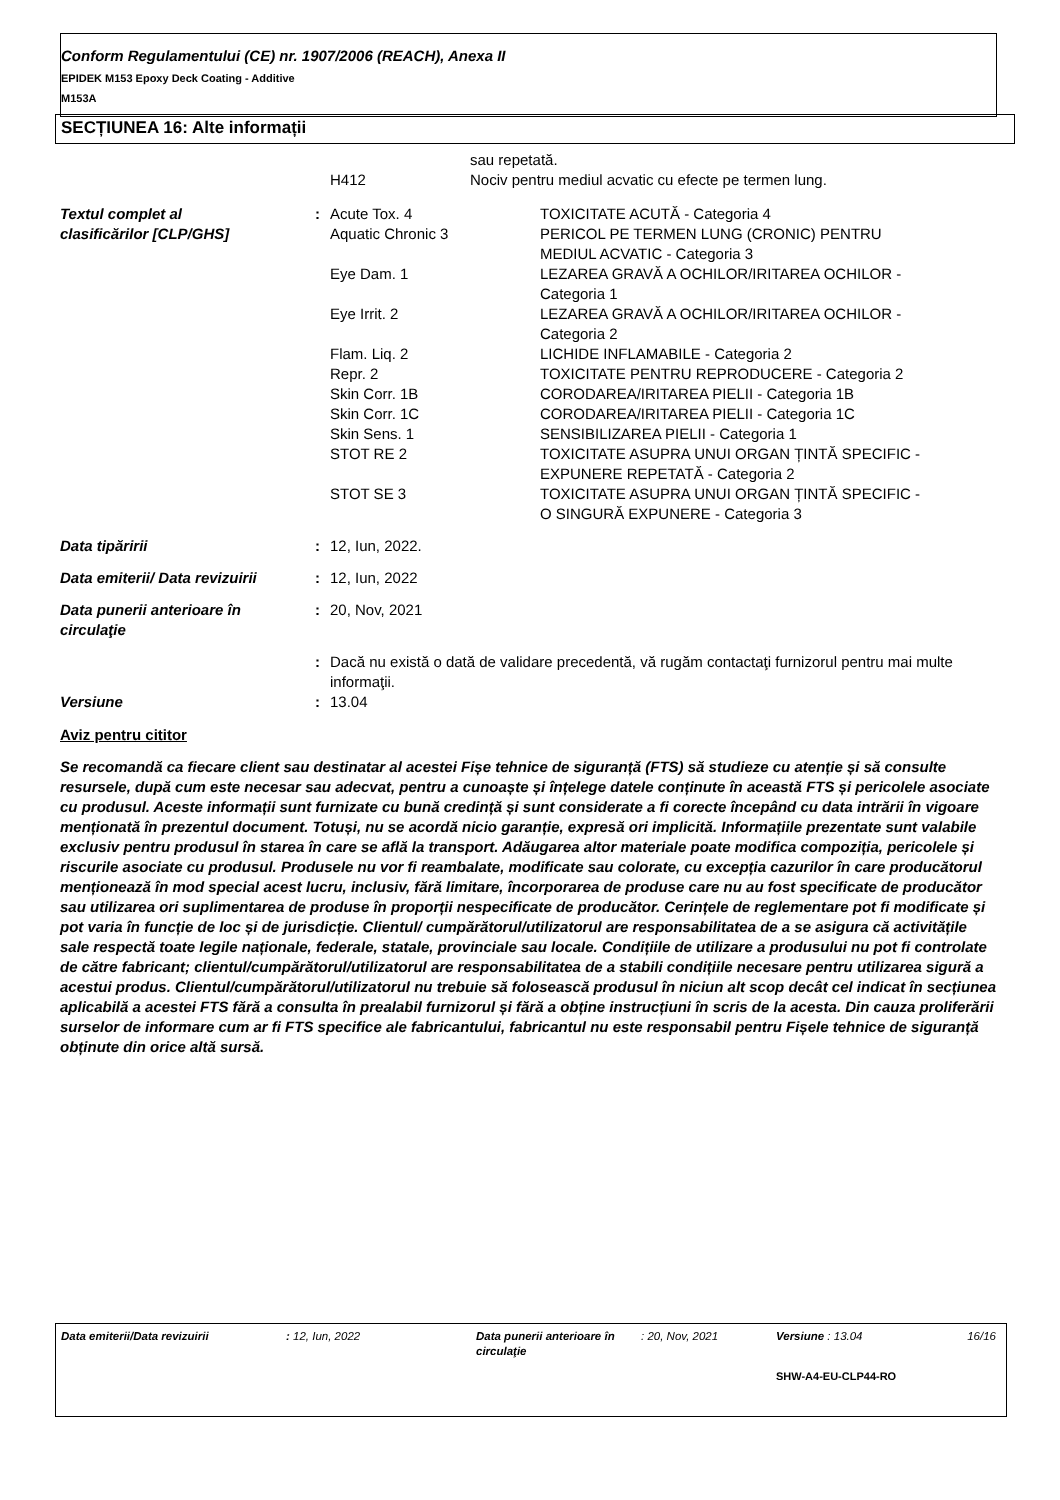Conform Regulamentului (CE) nr. 1907/2006 (REACH), Anexa II
EPIDEK M153 Epoxy Deck Coating - Additive
M153A
SECȚIUNEA 16: Alte informații
| | | | sau repetată. |
| | | H412 | Nociv pentru mediul acvatic cu efecte pe termen lung. |
| Textul complet al clasificărilor [CLP/GHS] | : | Acute Tox. 4 | TOXICITATE ACUTĂ - Categoria 4 |
| | | Aquatic Chronic 3 | PERICOL PE TERMEN LUNG (CRONIC) PENTRU MEDIUL ACVATIC - Categoria 3 |
| | | Eye Dam. 1 | LEZAREA GRAVĂ A OCHILOR/IRITAREA OCHILOR - Categoria 1 |
| | | Eye Irrit. 2 | LEZAREA GRAVĂ A OCHILOR/IRITAREA OCHILOR - Categoria 2 |
| | | Flam. Liq. 2 | LICHIDE INFLAMABILE - Categoria 2 |
| | | Repr. 2 | TOXICITATE PENTRU REPRODUCERE - Categoria 2 |
| | | Skin Corr. 1B | CORODAREA/IRITAREA PIELII - Categoria 1B |
| | | Skin Corr. 1C | CORODAREA/IRITAREA PIELII - Categoria 1C |
| | | Skin Sens. 1 | SENSIBILIZAREA PIELII - Categoria 1 |
| | | STOT RE 2 | TOXICITATE ASUPRA UNUI ORGAN ȚINTĂ SPECIFIC - EXPUNERE REPETATĂ - Categoria 2 |
| | | STOT SE 3 | TOXICITATE ASUPRA UNUI ORGAN ȚINTĂ SPECIFIC - O SINGURĂ EXPUNERE - Categoria 3 |
| Data tipăririi | : | 12, Iun, 2022. |
| Data emiterii/ Data revizuirii | : | 12, Iun, 2022 |
| Data punerii anterioare în circulaţie | : | 20, Nov, 2021 |
| | : | Dacă nu există o dată de validare precedentă, vă rugăm contactaţi furnizorul pentru mai multe informaţii. |
| Versiune | : | 13.04 |
Aviz pentru cititor
Se recomandă ca fiecare client sau destinatar al acestei Fișe tehnice de siguranță (FTS) să studieze cu atenție și să consulte resursele, după cum este necesar sau adecvat, pentru a cunoaște și înțelege datele conținute în această FTS și pericolele asociate cu produsul. Aceste informații sunt furnizate cu bună credință și sunt considerate a fi corecte începând cu data intrării în vigoare menționată în prezentul document. Totuși, nu se acordă nicio garanție, expresă ori implicită. Informațiile prezentate sunt valabile exclusiv pentru produsul în starea în care se află la transport. Adăugarea altor materiale poate modifica compoziția, pericolele și riscurile asociate cu produsul. Produsele nu vor fi reambalate, modificate sau colorate, cu excepția cazurilor în care producătorul menționează în mod special acest lucru, inclusiv, fără limitare, încorporarea de produse care nu au fost specificate de producător sau utilizarea ori suplimentarea de produse în proporții nespecificate de producător. Cerințele de reglementare pot fi modificate și pot varia în funcție de loc și de jurisdicție. Clientul/ cumpărătorul/utilizatorul are responsabilitatea de a se asigura că activitățile sale respectă toate legile naționale, federale, statale, provinciale sau locale. Condițiile de utilizare a produsului nu pot fi controlate de către fabricant; clientul/cumpărătorul/utilizatorul are responsabilitatea de a stabili condițiile necesare pentru utilizarea sigură a acestui produs. Clientul/cumpărătorul/utilizatorul nu trebuie să folosească produsul în niciun alt scop decât cel indicat în secțiunea aplicabilă a acestei FTS fără a consulta în prealabil furnizorul și fără a obține instrucțiuni în scris de la acesta. Din cauza proliferării surselor de informare cum ar fi FTS specifice ale fabricantului, fabricantul nu este responsabil pentru Fișele tehnice de siguranță obținute din orice altă sursă.
| Data emiterii/Data revizuirii | : 12, Iun, 2022 | Data punerii anterioare în circulaţie | : 20, Nov, 2021 | Versiune : 13.04 | 16/16 |
| | | | | SHW-A4-EU-CLP44-RO | |